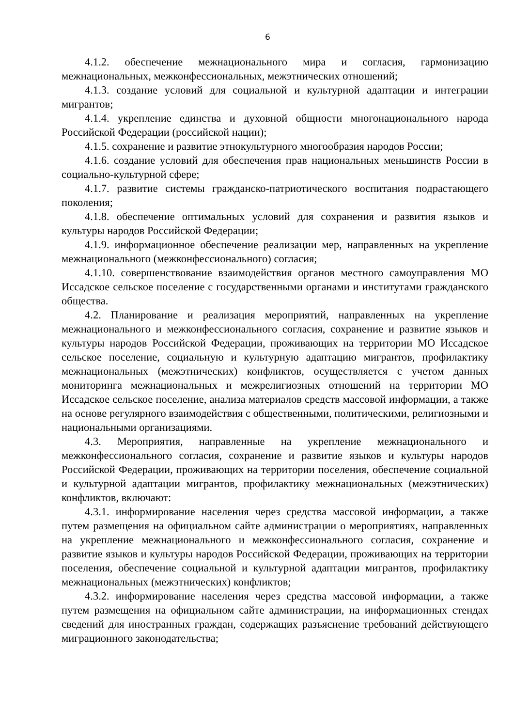6
4.1.2. обеспечение межнационального мира и согласия, гармонизацию межнациональных, межконфессиональных, межэтнических отношений;
4.1.3. создание условий для социальной и культурной адаптации и интеграции мигрантов;
4.1.4. укрепление единства и духовной общности многонационального народа Российской Федерации (российской нации);
4.1.5. сохранение и развитие этнокультурного многообразия народов России;
4.1.6. создание условий для обеспечения прав национальных меньшинств России в социально-культурной сфере;
4.1.7. развитие системы гражданско-патриотического воспитания подрастающего поколения;
4.1.8. обеспечение оптимальных условий для сохранения и развития языков и культуры народов Российской Федерации;
4.1.9. информационное обеспечение реализации мер, направленных на укрепление межнационального (межконфессионального) согласия;
4.1.10. совершенствование взаимодействия органов местного самоуправления МО Иссадское сельское поселение с государственными органами и институтами гражданского общества.
4.2. Планирование и реализация мероприятий, направленных на укрепление межнационального и межконфессионального согласия, сохранение и развитие языков и культуры народов Российской Федерации, проживающих на территории МО Иссадское сельское поселение, социальную и культурную адаптацию мигрантов, профилактику межнациональных (межэтнических) конфликтов, осуществляется с учетом данных мониторинга межнациональных и межрелигиозных отношений на территории МО Иссадское сельское поселение, анализа материалов средств массовой информации, а также на основе регулярного взаимодействия с общественными, политическими, религиозными и национальными организациями.
4.3. Мероприятия, направленные на укрепление межнационального и межконфессионального согласия, сохранение и развитие языков и культуры народов Российской Федерации, проживающих на территории поселения, обеспечение социальной и культурной адаптации мигрантов, профилактику межнациональных (межэтнических) конфликтов, включают:
4.3.1. информирование населения через средства массовой информации, а также путем размещения на официальном сайте администрации о мероприятиях, направленных на укрепление межнационального и межконфессионального согласия, сохранение и развитие языков и культуры народов Российской Федерации, проживающих на территории поселения, обеспечение социальной и культурной адаптации мигрантов, профилактику межнациональных (межэтнических) конфликтов;
4.3.2. информирование населения через средства массовой информации, а также путем размещения на официальном сайте администрации, на информационных стендах сведений для иностранных граждан, содержащих разъяснение требований действующего миграционного законодательства;